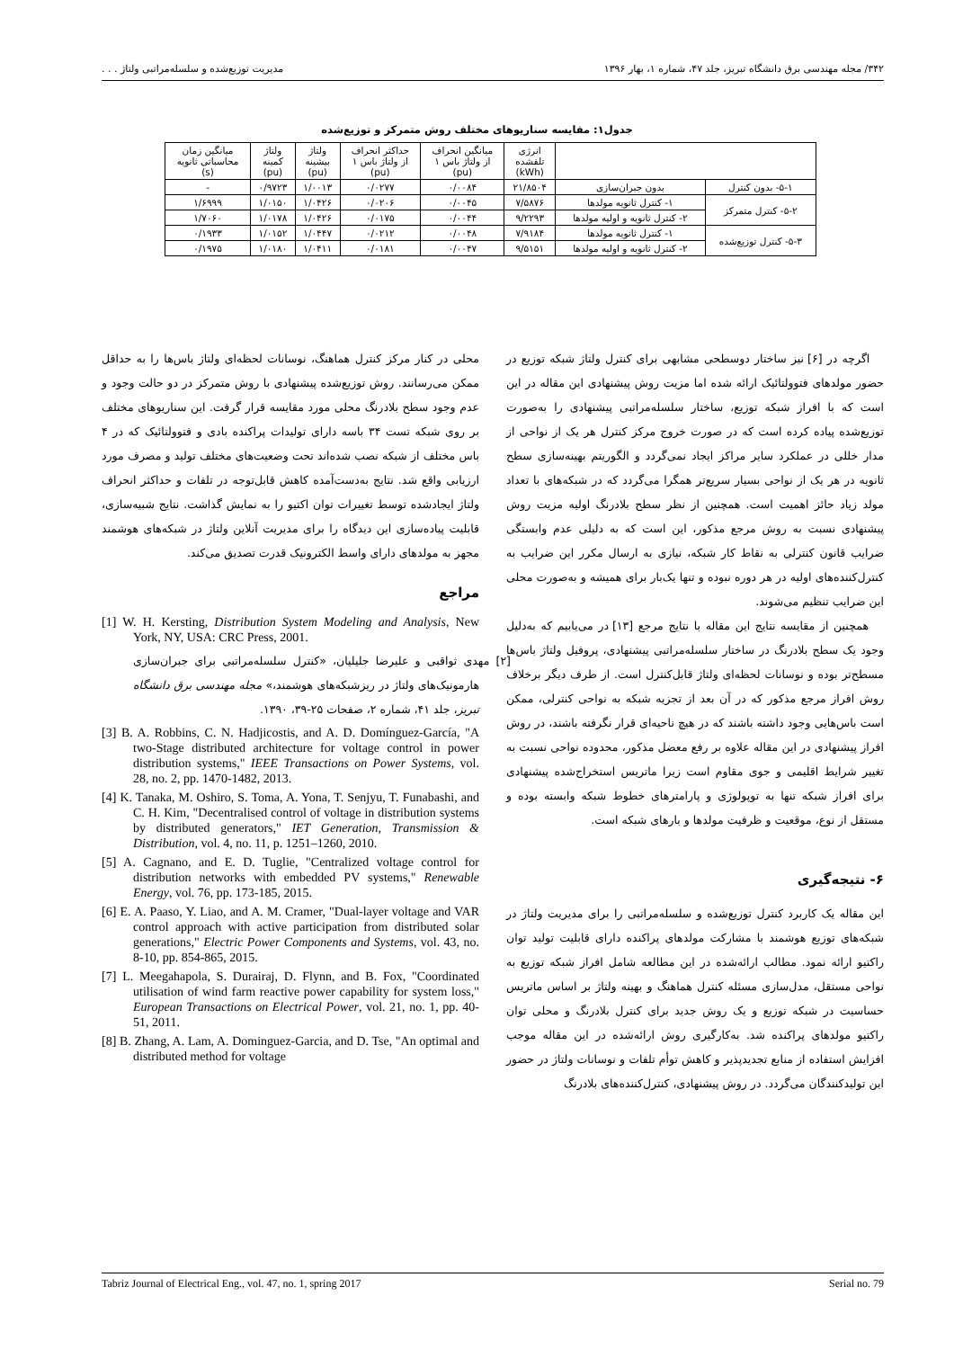۳۴۲/ مجله مهندسی برق دانشگاه تبریز، جلد ۴۷، شماره ۱، بهار ۱۳۹۶ مدیریت توزیع‌شده و سلسله‌مراتبی ولتاژ . . .
جدول۱: مقایسه سناریوهای مختلف روش متمرکز و توزیع‌شده
| | | انرژی تلفشده (kWh) | میانگین انحراف از ولتاژ باس ۱ (pu) | حداکثر انحراف از ولتاژ باس ۱ (pu) | ولتاژ بیشینه (pu) | ولتاژ کمینه (pu) | میانگین زمان محاسباتی ثانویه (s) |
| --- | --- | --- | --- | --- | --- | --- | --- |
| ۵-۱- بدون کنترل | بدون جبران‌سازی | ۲۱/۸۵۰۴ | ۰/۰۰۸۴ | ۰/۰۲۷۷ | ۱/۰۰۱۳ | ۰/۹۷۲۳ | - |
| ۵-۲- کنترل متمرکز | ۱- کنترل ثانویه مولدها | ۷/۵۸۷۶ | ۰/۰۰۴۵ | ۰/۰۲۰۶ | ۱/۰۴۲۶ | ۱/۰۱۵۰ | ۱/۶۹۹۹ |
| | ۲- کنترل ثانویه و اولیه مولدها | ۹/۲۲۹۳ | ۰/۰۰۴۴ | ۰/۰۱۷۵ | ۱/۰۴۲۶ | ۱/۰۱۷۸ | ۱/۷۰۶۰ |
| ۵-۳- کنترل توزیع‌شده | ۱- کنترل ثانویه مولدها | ۷/۹۱۸۴ | ۰/۰۰۴۸ | ۰/۰۲۱۲ | ۱/۰۴۴۷ | ۱/۰۱۵۲ | ۰/۱۹۳۳ |
| | ۲- کنترل ثانویه و اولیه مولدها | ۹/۵۱۵۱ | ۰/۰۰۴۷ | ۰/۰۱۸۱ | ۱/۰۴۱۱ | ۱/۰۱۸۰ | ۰/۱۹۷۵ |
اگرچه در [۶] نیز ساختار دوسطحی مشابهی برای کنترل ولتاژ شبکه توزیع در حضور مولدهای فتوولتائیک ارائه شده اما مزیت روش پیشنهادی این مقاله در این است که با افراز شبکه توزیع، ساختار سلسله‌مراتبی پیشنهادی را به‌صورت توزیع‌شده پیاده کرده است که در صورت خروج مرکز کنترل هر یک از نواحی از مدار خللی در عملکرد سایر مراکز ایجاد نمی‌گردد و الگوریتم بهینه‌سازی سطح ثانویه در هر یک از نواحی بسیار سریع‌تر همگرا می‌گردد که در شبکه‌های با تعداد مولد زیاد حائز اهمیت است. همچنین از نظر سطح بلادرنگ اولیه مزیت روش پیشنهادی نسبت به روش مرجع مذکور، این است که به دلیلی عدم وابستگی ضرایب قانون کنترلی به نقاط کار شبکه، نیازی به ارسال مکرر این ضرایب به کنترل‌کننده‌های اولیه در هر دوره نبوده و تنها یک‌بار برای همیشه و به‌صورت محلی این ضرایب تنظیم می‌شوند.
همچنین از مقایسه نتایج این مقاله با نتایج مرجع [۱۳] در می‌یابیم که به‌دلیل وجود یک سطح بلادرنگ در ساختار سلسله‌مراتبی پیشنهادی، پروفیل ولتاژ باس‌ها مسطح‌تر بوده و نوسانات لحظه‌ای ولتاژ قابل‌کنترل است. از طرف دیگر برخلاف روش افراز مرجع مذکور که در آن بعد از تجزیه شبکه به نواحی کنترلی، ممکن است باس‌هایی وجود داشته باشند که در هیچ ناحیه‌ای قرار نگرفته باشند، در روش افراز پیشنهادی در این مقاله علاوه بر رفع معضل مذکور، محدوده نواحی نسبت به تغییر شرایط اقلیمی و جوی مقاوم است زیرا ماتریس استخراج‌شده پیشنهادی برای افراز شبکه تنها به توپولوژی و پارامترهای خطوط شبکه وابسته بوده و مستقل از نوع، موقعیت و ظرفیت مولدها و بارهای شبکه است.
۶- نتیجه‌گیری
این مقاله یک کاربرد کنترل توزیع‌شده و سلسله‌مراتبی را برای مدیریت ولتاژ در شبکه‌های توزیع هوشمند با مشارکت مولدهای پراکنده دارای قابلیت تولید توان راکتیو ارائه نمود. مطالب ارائه‌شده در این مطالعه شامل افراز شبکه توزیع به نواحی مستقل، مدل‌سازی مسئله کنترل هماهنگ و بهینه ولتاژ بر اساس ماتریس حساسیت در شبکه توزیع و یک روش جدید برای کنترل بلادرنگ و محلی توان راکتیو مولدهای پراکنده شد. به‌کارگیری روش ارائه‌شده در این مقاله موجب افزایش استفاده از منابع تجدیدپذیر و کاهش توأم تلفات و نوسانات ولتاژ در حضور این تولیدکنندگان می‌گردد. در روش پیشنهادی، کنترل‌کننده‌های بلادرنگ
محلی در کنار مرکز کنترل هماهنگ، نوسانات لحظه‌ای ولتاژ باس‌ها را به حداقل ممکن می‌رسانند. روش توزیع‌شده پیشنهادی با روش متمرکز در دو حالت وجود و عدم وجود سطح بلادرنگ محلی مورد مقایسه قرار گرفت. این سناریوهای مختلف بر روی شبکه تست ۳۴ باسه دارای تولیدات پراکنده بادی و فتوولتائیک که در ۴ باس مختلف از شبکه نصب شده‌اند تحت وضعیت‌های مختلف تولید و مصرف مورد ارزیابی واقع شد. نتایج به‌دست‌آمده کاهش قابل‌توجه در تلفات و حداکثر انحراف ولتاژ ایجادشده توسط تغییرات توان اکتیو را به نمایش گذاشت. نتایج شبیه‌سازی، قابلیت پیاده‌سازی این دیدگاه را برای مدیریت آنلاین ولتاژ در شبکه‌های هوشمند مجهز به مولدهای دارای واسط الکترونیک قدرت تصدیق می‌کند.
مراجع
[1] W. H. Kersting, Distribution System Modeling and Analysis, New York, NY, USA: CRC Press, 2001.
[۲] مهدی ثواقبی و علیرضا جلیلیان، «کنترل سلسله‌مراتبی برای جبران‌سازی هارمونیک‌های ولتاژ در ریزشبکه‌های هوشمند،» مجله مهندسی برق دانشگاه تبریز، جلد ۴۱، شماره ۲، صفحات ۲۵-۳۹، ۱۳۹۰.
[3] B. A. Robbins, C. N. Hadjicostis, and A. D. Domínguez-García, "A two-Stage distributed architecture for voltage control in power distribution systems," IEEE Transactions on Power Systems, vol. 28, no. 2, pp. 1470-1482, 2013.
[4] K. Tanaka, M. Oshiro, S. Toma, A. Yona, T. Senjyu, T. Funabashi, and C. H. Kim, "Decentralised control of voltage in distribution systems by distributed generators," IET Generation, Transmission & Distribution, vol. 4, no. 11, p. 1251–1260, 2010.
[5] A. Cagnano, and E. D. Tuglie, "Centralized voltage control for distribution networks with embedded PV systems," Renewable Energy, vol. 76, pp. 173-185, 2015.
[6] E. A. Paaso, Y. Liao, and A. M. Cramer, "Dual-layer voltage and VAR control approach with active participation from distributed solar generations," Electric Power Components and Systems, vol. 43, no. 8-10, pp. 854-865, 2015.
[7] L. Meegahapola, S. Durairaj, D. Flynn, and B. Fox, "Coordinated utilisation of wind farm reactive power capability for system loss," European Transactions on Electrical Power, vol. 21, no. 1, pp. 40-51, 2011.
[8] B. Zhang, A. Lam, A. Dominguez-Garcia, and D. Tse, "An optimal and distributed method for voltage
Tabriz Journal of Electrical Eng., vol. 47, no. 1, spring 2017 Serial no. 79